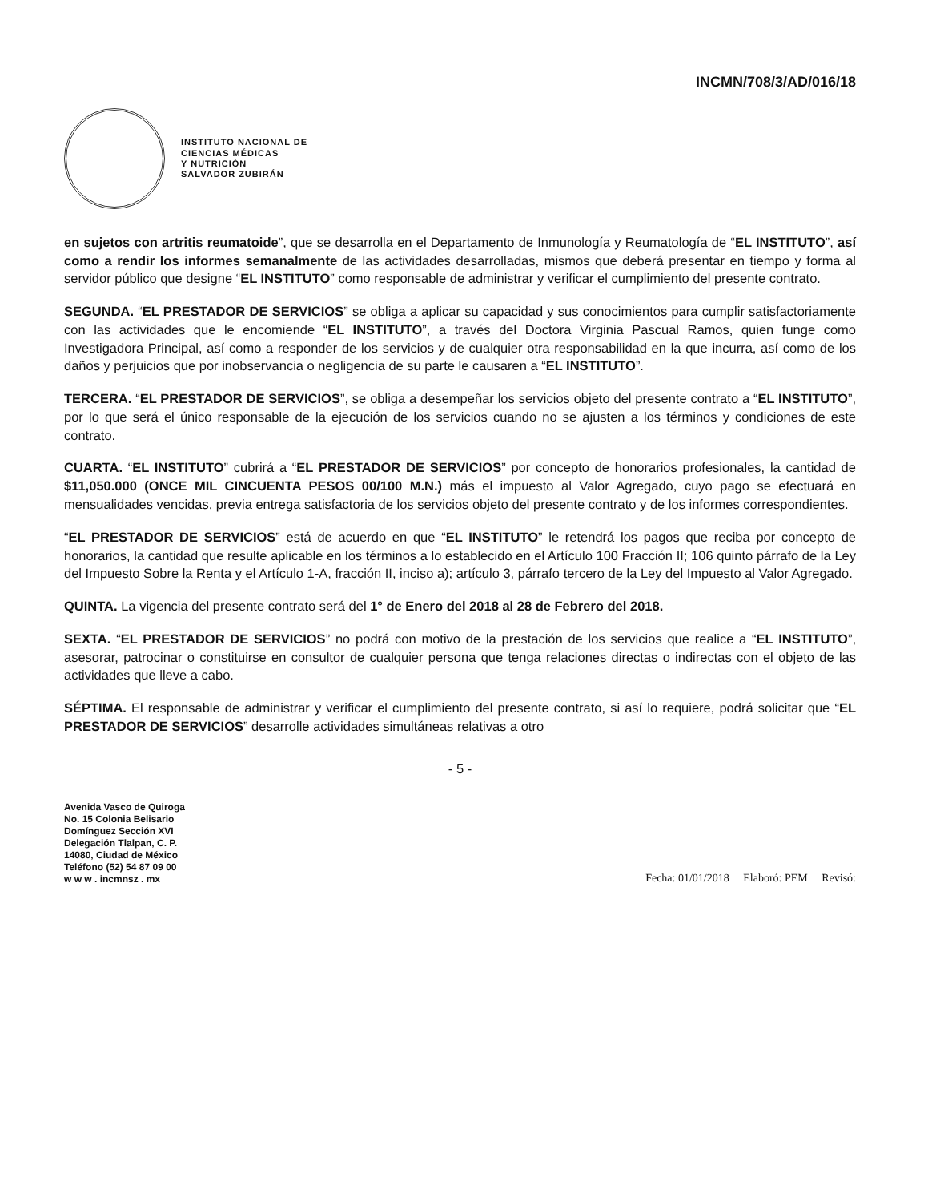INCMN/708/3/AD/016/18
INSTITUTO NACIONAL DE
CIENCIAS MÉDICAS
Y NUTRICIÓN
SALVADOR ZUBIRÁN
en sujetos con artritis reumatoide”, que se desarrolla en el Departamento de Inmunología y Reumatología de “EL INSTITUTO”, así como a rendir los informes semanalmente de las actividades desarrolladas, mismos que deberá presentar en tiempo y forma al servidor público que designe “EL INSTITUTO” como responsable de administrar y verificar el cumplimiento del presente contrato.
SEGUNDA. “EL PRESTADOR DE SERVICIOS” se obliga a aplicar su capacidad y sus conocimientos para cumplir satisfactoriamente con las actividades que le encomiende “EL INSTITUTO”, a través del Doctora Virginia Pascual Ramos, quien funge como Investigadora Principal, así como a responder de los servicios y de cualquier otra responsabilidad en la que incurra, así como de los daños y perjuicios que por inobservancia o negligencia de su parte le causaren a “EL INSTITUTO”.
TERCERA. “EL PRESTADOR DE SERVICIOS”, se obliga a desempeñar los servicios objeto del presente contrato a “EL INSTITUTO”, por lo que será el único responsable de la ejecución de los servicios cuando no se ajusten a los términos y condiciones de este contrato.
CUARTA. “EL INSTITUTO” cubrirá a “EL PRESTADOR DE SERVICIOS” por concepto de honorarios profesionales, la cantidad de $11,050.000 (ONCE MIL CINCUENTA PESOS 00/100 M.N.) más el impuesto al Valor Agregado, cuyo pago se efectuará en mensualidades vencidas, previa entrega satisfactoria de los servicios objeto del presente contrato y de los informes correspondientes.
“EL PRESTADOR DE SERVICIOS” está de acuerdo en que “EL INSTITUTO” le retendrá los pagos que reciba por concepto de honorarios, la cantidad que resulte aplicable en los términos a lo establecido en el Artículo 100 Fracción II; 106 quinto párrafo de la Ley del Impuesto Sobre la Renta y el Artículo 1-A, fracción II, inciso a); artículo 3, párrafo tercero de la Ley del Impuesto al Valor Agregado.
QUINTA. La vigencia del presente contrato será del 1° de Enero del 2018 al 28 de Febrero del 2018.
SEXTA. “EL PRESTADOR DE SERVICIOS” no podrá con motivo de la prestación de los servicios que realice a “EL INSTITUTO”, asesorar, patrocinar o constituirse en consultor de cualquier persona que tenga relaciones directas o indirectas con el objeto de las actividades que lleve a cabo.
SÉPTIMA. El responsable de administrar y verificar el cumplimiento del presente contrato, si así lo requiere, podrá solicitar que “EL PRESTADOR DE SERVICIOS” desarrolle actividades simultáneas relativas a otro
- 5 -
Avenida Vasco de Quiroga
No. 15 Colonia Belisario
Domínguez Sección XVI
Delegación Tlalpan, C. P.
14080, Ciudad de México
Teléfono (52) 54 87 09 00
w w w . incmnsz . mx
Fecha: 01/01/2018 Elaboró: PEM Revisó: